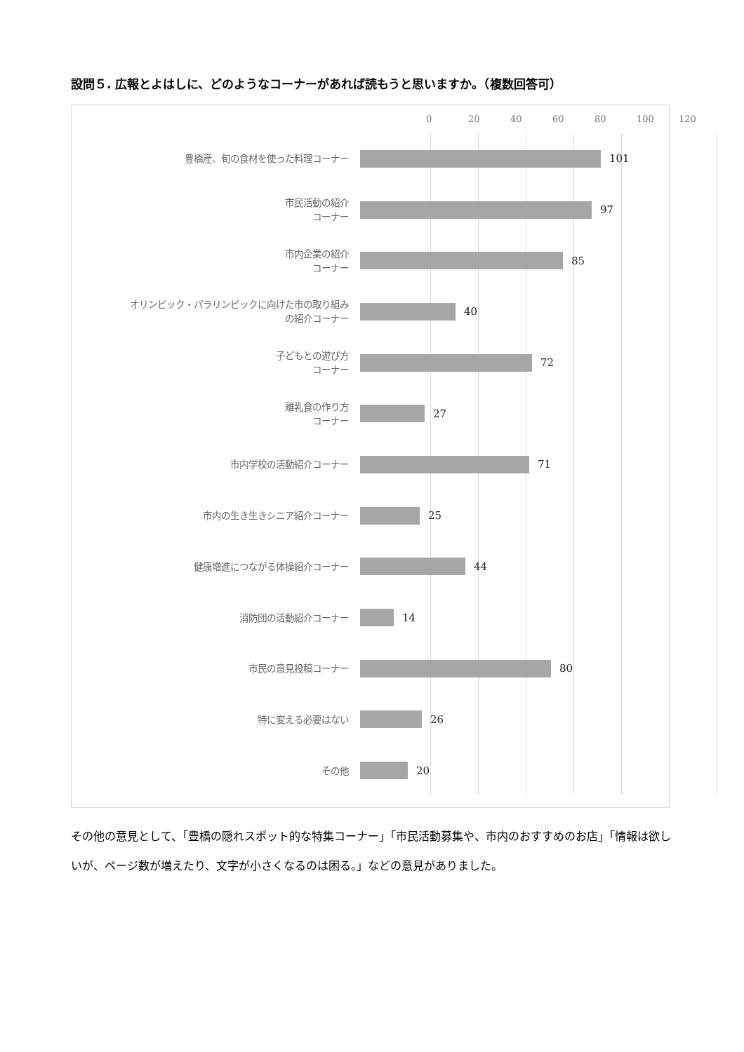設問５. 広報とよはしに、どのようなコーナーがあれば読もうと思いますか。（複数回答可）
0 20 40 60 80 100 120
豊橋産、旬の食材を使った料理コーナー
101
市民活動の紹介
コーナー
97
市内企業の紹介
コーナー
85
オリンピック・パラリンピックに向けた市の取り組み
の紹介コーナー
40
子どもとの遊び方
コーナー
72
離乳食の作り方
コーナー
27
市内学校の活動紹介コーナー
71
市内の生き生きシニア紹介コーナー
25
健康増進につながる体操紹介コーナー
44
消防団の活動紹介コーナー
14
市民の意見投稿コーナー
80
特に変える必要はない
26
その他
20
その他の意見として、「豊橋の隠れスポット的な特集コーナー」「市民活動募集や、市内のおすすめのお店」「情報は欲しいが、ページ数が増えたり、文字が小さくなるのは困る。」などの意見がありました。